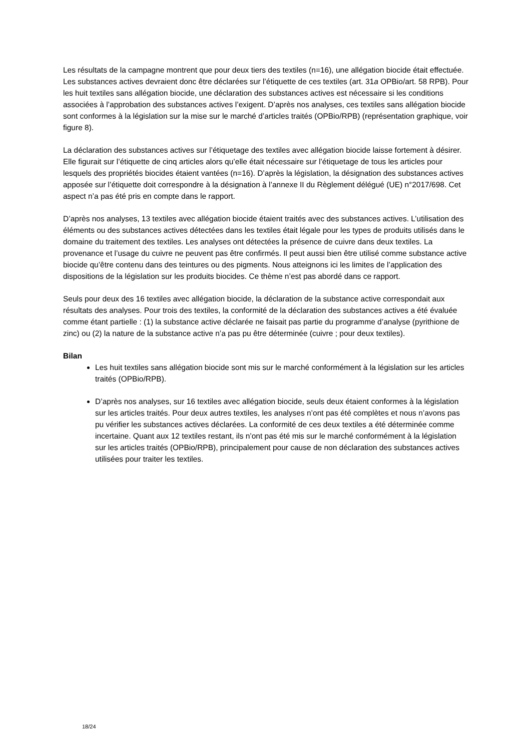Les résultats de la campagne montrent que pour deux tiers des textiles (n=16), une allégation biocide était effectuée. Les substances actives devraient donc être déclarées sur l’étiquette de ces textiles (art. 31a OPBio/art. 58 RPB). Pour les huit textiles sans allégation biocide, une déclaration des substances actives est nécessaire si les conditions associées à l’approbation des substances actives l’exigent. D’après nos analyses, ces textiles sans allégation biocide sont conformes à la législation sur la mise sur le marché d’articles traités (OPBio/RPB) (représentation graphique, voir figure 8).
La déclaration des substances actives sur l’étiquetage des textiles avec allégation biocide laisse fortement à désirer. Elle figurait sur l’étiquette de cinq articles alors qu’elle était nécessaire sur l’étiquetage de tous les articles pour lesquels des propriétés biocides étaient vantées (n=16). D’après la législation, la désignation des substances actives apposée sur l’étiquette doit correspondre à la désignation à l’annexe II du Règlement délégué (UE) n°2017/698. Cet aspect n’a pas été pris en compte dans le rapport.
D’après nos analyses, 13 textiles avec allégation biocide étaient traités avec des substances actives. L’utilisation des éléments ou des substances actives détectées dans les textiles était légale pour les types de produits utilisés dans le domaine du traitement des textiles. Les analyses ont détectées la présence de cuivre dans deux textiles. La provenance et l’usage du cuivre ne peuvent pas être confirmés. Il peut aussi bien être utilisé comme substance active biocide qu’être contenu dans des teintures ou des pigments. Nous atteignons ici les limites de l’application des dispositions de la législation sur les produits biocides. Ce thème n’est pas abordé dans ce rapport.
Seuls pour deux des 16 textiles avec allégation biocide, la déclaration de la substance active correspondait aux résultats des analyses. Pour trois des textiles, la conformité de la déclaration des substances actives a été évaluée comme étant partielle : (1) la substance active déclarée ne faisait pas partie du programme d’analyse (pyrithione de zinc) ou (2) la nature de la substance active n’a pas pu être déterminée (cuivre ; pour deux textiles).
Bilan
Les huit textiles sans allégation biocide sont mis sur le marché conformément à la législation sur les articles traités (OPBio/RPB).
D’après nos analyses, sur 16 textiles avec allégation biocide, seuls deux étaient conformes à la législation sur les articles traités. Pour deux autres textiles, les analyses n’ont pas été complètes et nous n’avons pas pu vérifier les substances actives déclarées. La conformité de ces deux textiles a été déterminée comme incertaine. Quant aux 12 textiles restant, ils n’ont pas été mis sur le marché conformément à la législation sur les articles traités (OPBio/RPB), principalement pour cause de non déclaration des substances actives utilisées pour traiter les textiles.
18/24